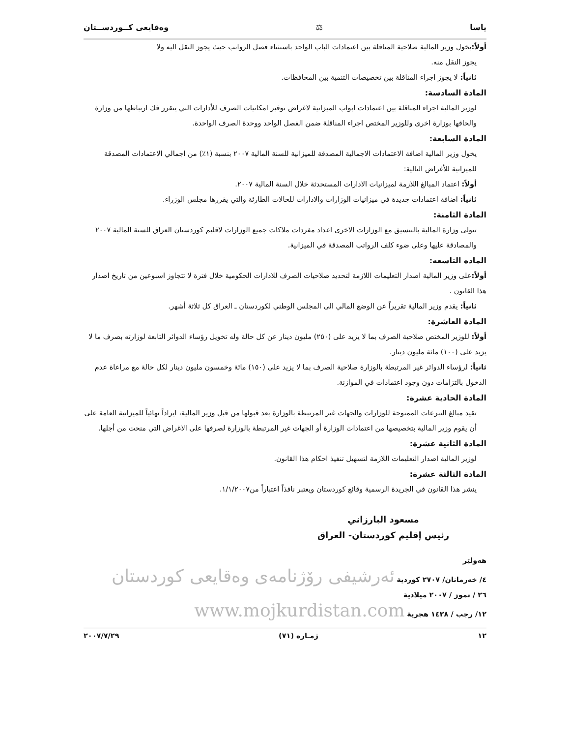ياسا ⚖ وەقایعی کــوردســتان
أولاً: يخول وزير المالية صلاحية المناقلة بين اعتمادات الباب الواحد باستثناء فصل الرواتب حيث يجوز النقل اليه ولا
يجوز النقل منه.
ثانياً: لا يجوز اجراء المناقلة بين تخصيصات التنمية بين المحافظات.
المادة السادسة:
لوزير المالية اجراء المناقلة بين اعتمادات ابواب الميزانية لاغراض توفير امكانيات الصرف للأدارات التي يتقرر فك ارتباطها من وزارة والحاقها بوزارة اخرى وللوزير المختص اجراء المناقلة ضمن الفصل الواحد ووحدة الصرف الواحدة.
المادة السابعة:
يخول وزير المالية اضافة الاعتمادات الاجمالية المصدقة للميزانية للسنة المالية ٢٠٠٧ بنسبة (١٪) من اجمالي الاعتمادات المصدقة للميزانية للأغراض التالية:
أولاً: اعتماد المبالغ اللازمة لميزانيات الادارات المستحدثة خلال السنة المالية ٢٠٠٧.
ثانياً: اضافة اعتمادات جديدة في ميزانيات الوزارات والادارات للحالات الطارئة والتي يقررها مجلس الوزراء.
المادة الثامنة:
تتولى وزارة المالية بالتنسيق مع الوزارات الاخرى اعداد مفردات ملاكات جميع الوزارات لاقليم كوردستان العراق للسنة المالية ٢٠٠٧ والمصادقة عليها وعلى ضوء كلف الرواتب المصدقة في الميزانية.
الماده التاسعه:
أولاً: على وزير المالية اصدار التعليمات اللازمة لتحديد صلاحيات الصرف للادارات الحكومية خلال فترة لا تتجاوز اسبوعين من تاريخ اصدار هذا القانون .
ثانياً: يقدم وزير المالية تقريراً عن الوضع المالي الى المجلس الوطني لكوردستان ـ العراق كل ثلاثة أشهر.
المادة العاشرة:
أولاً: للوزير المختص صلاحية الصرف بما لا يزيد على (٢٥٠) مليون دينار عن كل حالة وله تخويل رؤساء الدوائر التابعة لوزارته بصرف ما لا يزيد على (١٠٠) مائة مليون دينار.
ثانياً: لرؤساء الدوائر غير المرتبطة بالوزارة صلاحية الصرف بما لا يزيد على (١٥٠) مائة وخمسون مليون دينار لكل حالة مع مراعاة عدم الدخول بالتزامات دون وجود اعتمادات في الموازنة.
المادة الحادية عشرة:
تقيد مبالغ التبرعات الممنوحة للوزارات والجهات غير المرتبطة بالوزارة بعد قبولها من قبل وزير المالية، ايراداً نهائياً للميزانية العامة على أن يقوم وزير المالية بتخصيصها من اعتمادات الوزارة أو الجهات غير المرتبطة بالوزارة لصرفها على الاغراض التي منحت من أجلها.
المادة الثانية عشرة:
لوزير المالية اصدار التعليمات اللازمة لتسهيل تنفيذ احكام هذا القانون.
المادة الثالثة عشرة:
ينشر هذا القانون في الجريدة الرسمية وقائع كوردستان ويعتبر نافذاً اعتباراً من١/١/٢٠٠٧.
مسعود البارزاني
رئيس إقليم كوردستان- العراق
هەولێر
٤/ خەرمانان/ ٢٧٠٧ كوردية ئەرشیفی رۆژنامەی وەقایعی کوردستان
٢٦ / تموز / ٢٠٠٧ ميلادية
١٢/ رجب / ١٤٢٨ هجرية www.mojkurdistan.com
١٢ ژمـاره (٧١) ٢٠٠٧/٧/٢٩